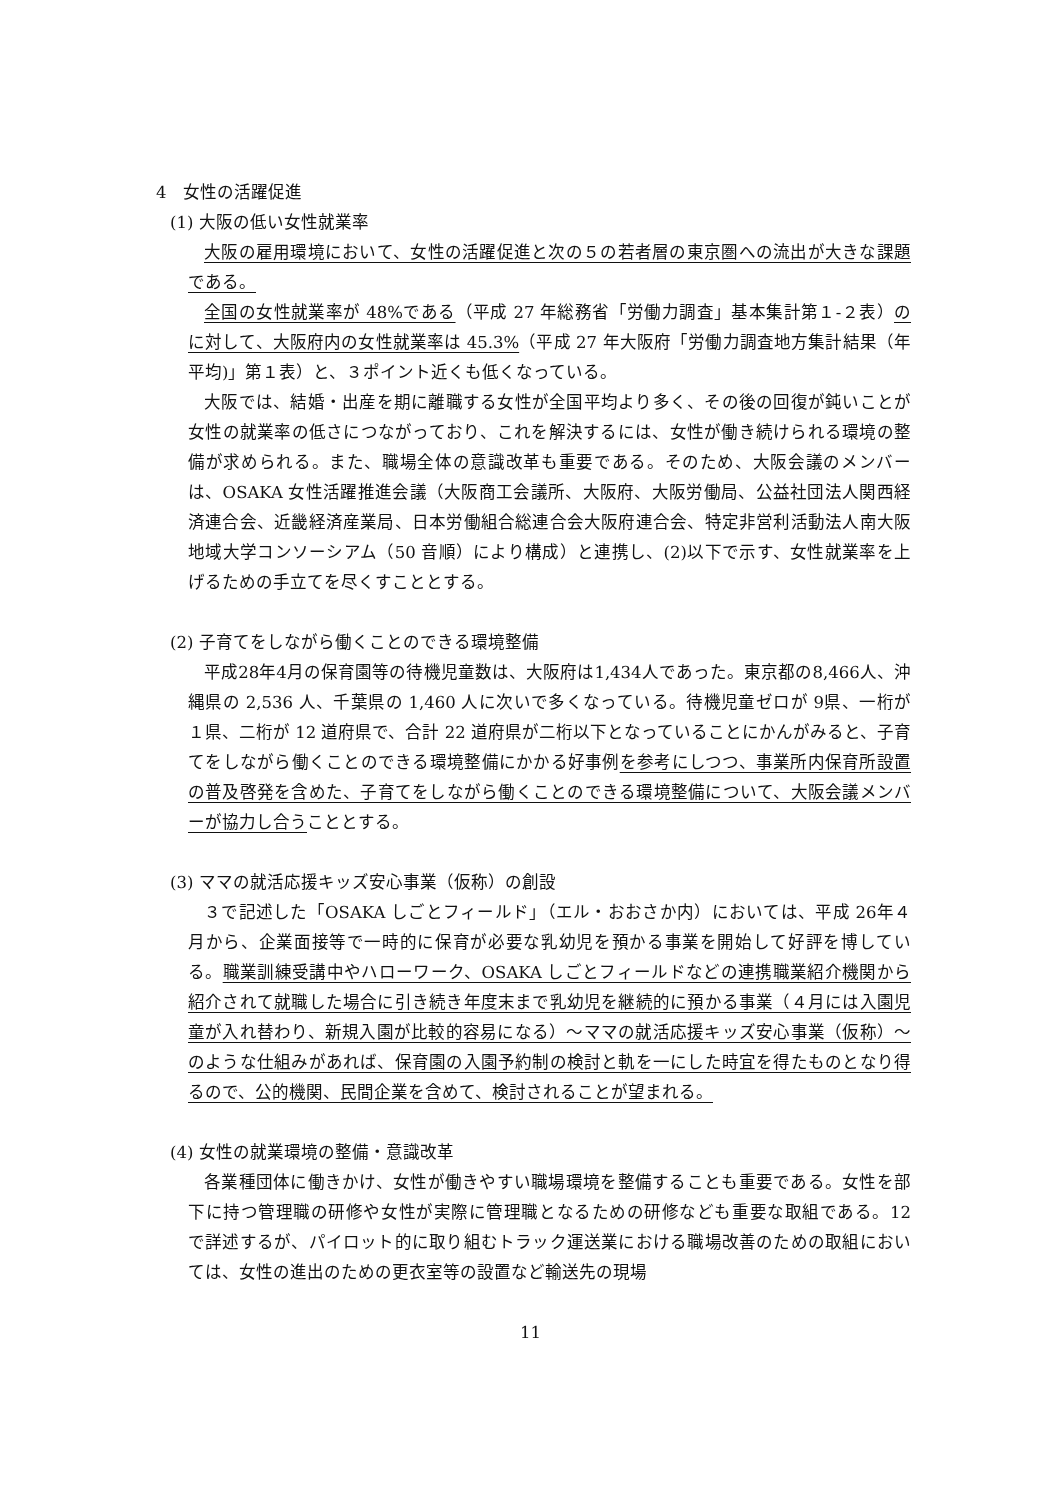4　女性の活躍促進
(1) 大阪の低い女性就業率
大阪の雇用環境において、女性の活躍促進と次の５の若者層の東京圏への流出が大きな課題である。
全国の女性就業率が 48%である（平成 27 年総務省「労働力調査」基本集計第１‐２表）のに対して、大阪府内の女性就業率は 45.3%（平成 27 年大阪府「労働力調査地方集計結果（年平均)」第１表）と、３ポイント近くも低くなっている。
大阪では、結婚・出産を期に離職する女性が全国平均より多く、その後の回復が鈍いことが女性の就業率の低さにつながっており、これを解決するには、女性が働き続けられる環境の整備が求められる。また、職場全体の意識改革も重要である。そのため、大阪会議のメンバーは、OSAKA 女性活躍推進会議（大阪商工会議所、大阪府、大阪労働局、公益社団法人関西経済連合会、近畿経済産業局、日本労働組合総連合会大阪府連合会、特定非営利活動法人南大阪地域大学コンソーシアム（50 音順）により構成）と連携し、(2)以下で示す、女性就業率を上げるための手立てを尽くすこととする。
(2) 子育てをしながら働くことのできる環境整備
平成28年4月の保育園等の待機児童数は、大阪府は1,434人であった。東京都の8,466人、沖縄県の 2,536 人、千葉県の 1,460 人に次いで多くなっている。待機児童ゼロが 9県、一桁が１県、二桁が 12 道府県で、合計 22 道府県が二桁以下となっていることにかんがみると、子育てをしながら働くことのできる環境整備にかかる好事例を参考にしつつ、事業所内保育所設置の普及啓発を含めた、子育てをしながら働くことのできる環境整備について、大阪会議メンバーが協力し合うこととする。
(3) ママの就活応援キッズ安心事業（仮称）の創設
３で記述した「OSAKA しごとフィールド」（エル・おおさか内）においては、平成 26年４月から、企業面接等で一時的に保育が必要な乳幼児を預かる事業を開始して好評を博している。職業訓練受講中やハローワーク、OSAKA しごとフィールドなどの連携職業紹介機関から紹介されて就職した場合に引き続き年度末まで乳幼児を継続的に預かる事業（４月には入園児童が入れ替わり、新規入園が比較的容易になる）～ママの就活応援キッズ安心事業（仮称）～のような仕組みがあれば、保育園の入園予約制の検討と軌を一にした時宜を得たものとなり得るので、公的機関、民間企業を含めて、検討されることが望まれる。
(4) 女性の就業環境の整備・意識改革
各業種団体に働きかけ、女性が働きやすい職場環境を整備することも重要である。女性を部下に持つ管理職の研修や女性が実際に管理職となるための研修なども重要な取組である。12 で詳述するが、パイロット的に取り組むトラック運送業における職場改善のための取組においては、女性の進出のための更衣室等の設置など輸送先の現場
11